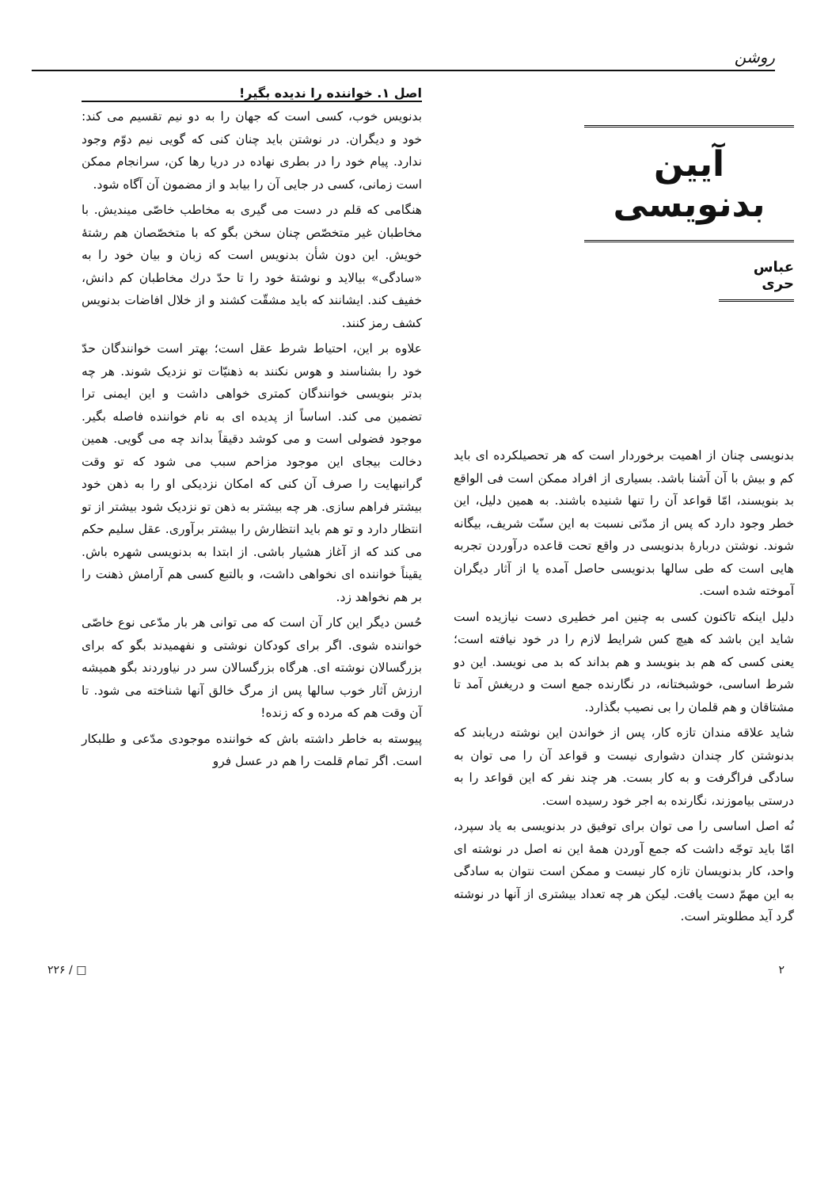روشن
آیین بدنویسی
عباس حری
بدنویسی چنان از اهمیت برخوردار است که هر تحصیلکرده ای باید کم و بیش با آن آشنا باشد. بسیاری از افراد ممکن است فی الواقع بد بنویسند، امّا قواعد آن را تنها شنیده باشند. به همین دلیل، این خطر وجود دارد که پس از مدّتی نسبت به این سنّت شریف، بیگانه شوند. نوشتن دربارهٔ بدنویسی در واقع تحت قاعده درآوردن تجربه هایی است که طی سالها بدنویسی حاصل آمده یا از آثار دیگران آموخته شده است.
دلیل اینکه تاکنون کسی به چنین امر خطیری دست نیازیده است شاید این باشد که هیچ کس شرایط لازم را در خود نیافته است؛ یعنی کسی که هم بد بنویسد و هم بداند که بد می نویسد. این دو شرط اساسی، خوشبختانه، در نگارنده جمع است و دریغش آمد تا مشتاقان و هم قلمان را بی نصیب بگذارد.
شاید علاقه مندان تازه کار، پس از خواندن این نوشته دریابند که بدنوشتن کار چندان دشواری نیست و قواعد آن را می توان به سادگی فراگرفت و به کار بست. هر چند نفر که این قواعد را به درستی بیاموزند، نگارنده به اجر خود رسیده است.
نُه اصل اساسی را می توان برای توفیق در بدنویسی به یاد سپرد، امّا باید توجّه داشت که جمع آوردن همهٔ این نه اصل در نوشته ای واحد، کار بدنویسان تازه کار نیست و ممکن است نتوان به سادگی به این مهمّ دست یافت. لیکن هر چه تعداد بیشتری از آنها در نوشته گرد آید مطلوبتر است.
اصل ۱. خواننده را ندیده بگیر!
بدنویس خوب، کسی است که جهان را به دو نیم تقسیم می کند: خود و دیگران. در نوشتن باید چنان کنی که گویی نیم دوّم وجود ندارد. پیام خود را در بطری نهاده در دریا رها کن، سرانجام ممکن است زمانی، کسی در جایی آن را بیابد و از مضمون آن آگاه شود.
هنگامی که قلم در دست می گیری به مخاطب خاصّی میندیش. با مخاطبان غیر متخصّص چنان سخن بگو که با متخصّصان هم رشتهٔ خویش. این دون شأن بدنویس است که زبان و بیان خود را به «سادگی» بیالاید و نوشتهٔ خود را تا حدّ درك مخاطبان کم دانش، خفیف کند. ایشانند که باید مشقّت کشند و از خلال افاضات بدنویس کشف رمز کنند.
علاوه بر این، احتیاط شرط عقل است؛ بهتر است خوانندگان حدّ خود را بشناسند و هوس نکنند به ذهنیّات تو نزدیک شوند. هر چه بدتر بنویسی خوانندگان کمتری خواهی داشت و این ایمنی ترا تضمین می کند. اساساً از پدیده ای به نام خواننده فاصله بگیر. موجود فضولی است و می کوشد دقیقاً بداند چه می گویی. همین دخالت بیجای این موجود مزاحم سبب می شود که تو وقت گرانبهایت را صرف آن کنی که امکان نزدیکی او را به ذهن خود بیشتر فراهم سازی. هر چه بیشتر به ذهن تو نزدیک شود بیشتر از تو انتظار دارد و تو هم باید انتظارش را بیشتر برآوری. عقل سلیم حکم می کند که از آغاز هشیار باشی. از ابتدا به بدنویسی شهره باش. یقیناً خواننده ای نخواهی داشت، و بالتبع کسی هم آرامش ذهنت را بر هم نخواهد زد.
حُسن دیگر این کار آن است که می توانی هر بار مدّعی نوع خاصّی خواننده شوی. اگر برای کودکان نوشتی و نفهمیدند بگو که برای بزرگسالان نوشته ای. هرگاه بزرگسالان سر در نیاوردند بگو همیشه ارزش آثار خوب سالها پس از مرگ خالق آنها شناخته می شود. تا آن وقت هم که مرده و که زنده!
پیوسته به خاطر داشته باش که خواننده موجودی مدّعی و طلبکار است. اگر تمام قلمت را هم در عسل فرو
۲ □ / ۲۲۶